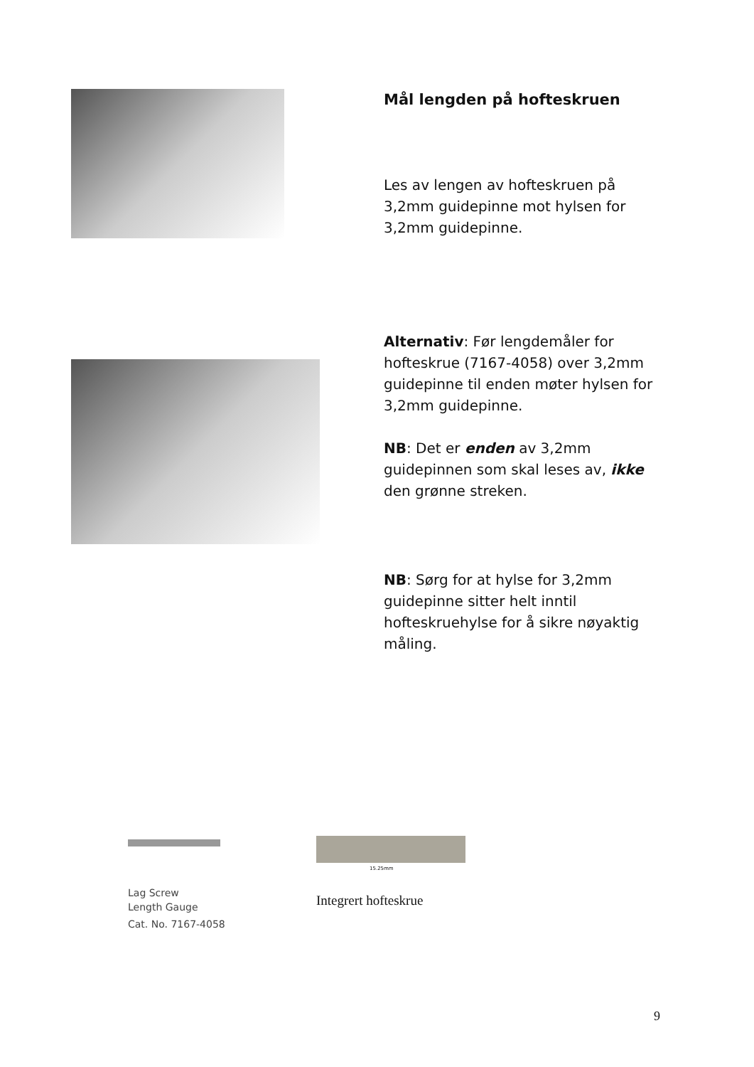Mål lengden på hofteskruen
Les av lengen av hofteskruen på 3,2mm guidepinne mot hylsen for 3,2mm guidepinne.
Alternativ: Før lengdemåler for hofteskrue (7167-4058) over 3,2mm guidepinne til enden møter hylsen for 3,2mm guidepinne.
NB: Det er enden av 3,2mm guidepinnen som skal leses av, ikke den grønne streken.
NB: Sørg for at hylse for 3,2mm guidepinne sitter helt inntil hofteskruehylse for å sikre nøyaktig måling.
Lag Screw
Length Gauge
Cat. No. 7167-4058
15.25mm
Integrert hofteskrue
9